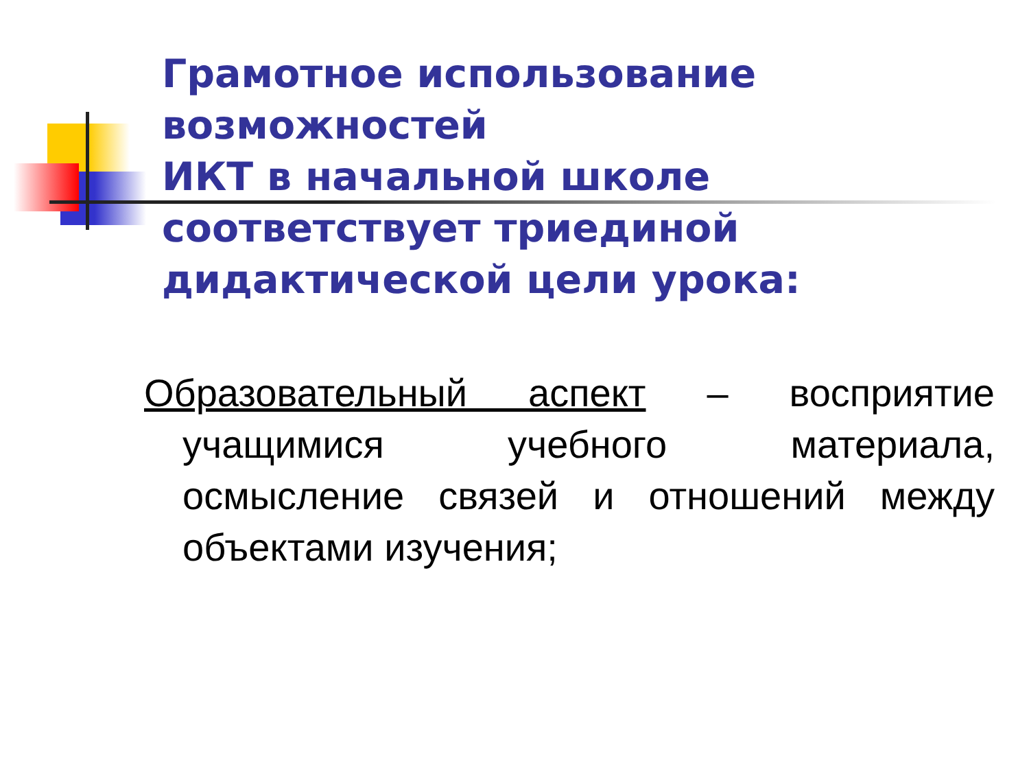Грамотное использование возможностей
ИКТ в начальной школе соответствует триединой дидактической цели урока:
Образовательный аспект – восприятие учащимися учебного материала, осмысление связей и отношений между объектами изучения;